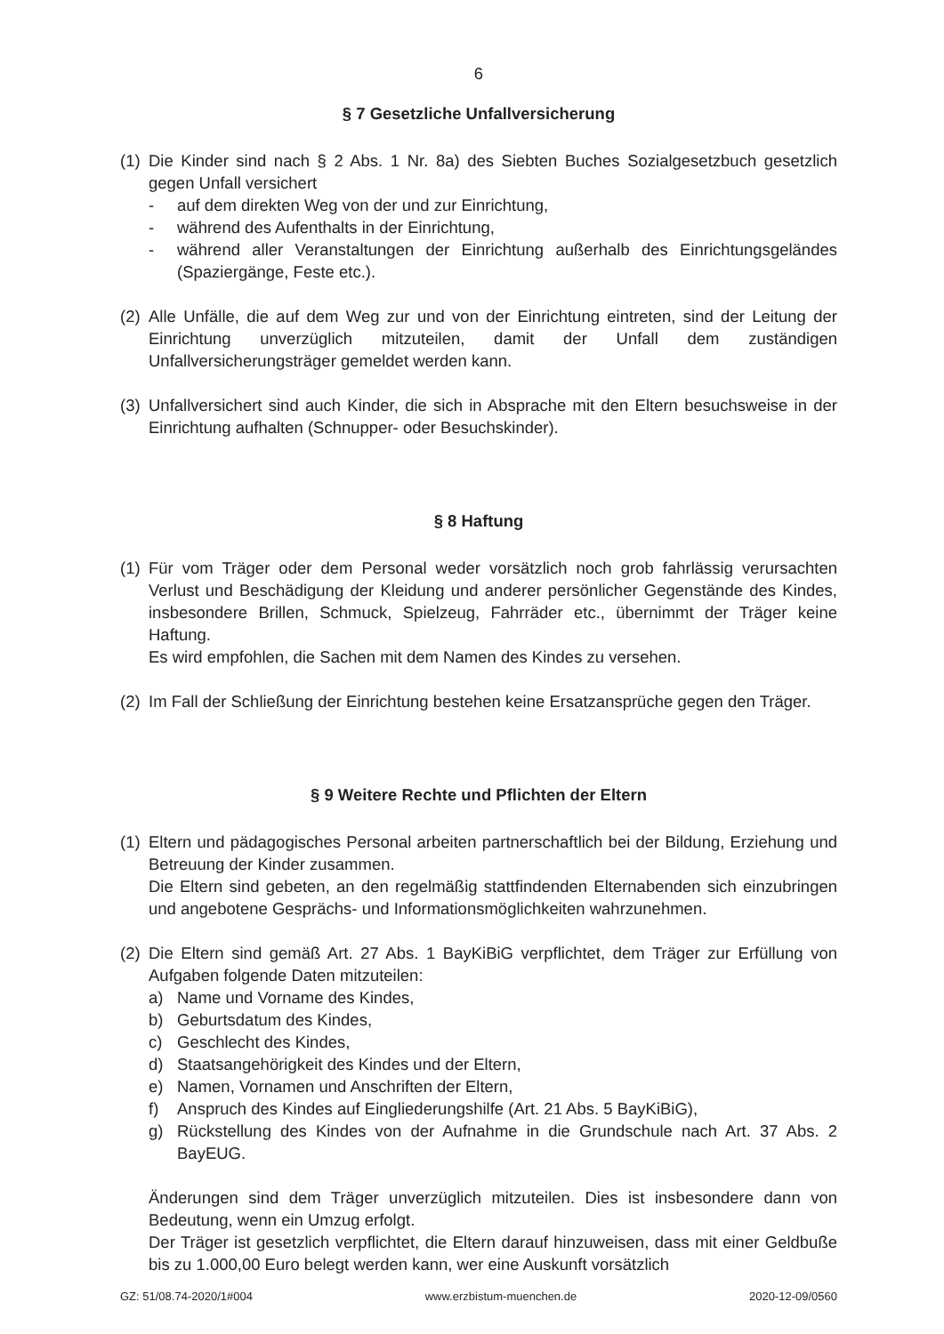6
§ 7 Gesetzliche Unfallversicherung
(1)
Die Kinder sind nach § 2 Abs. 1 Nr. 8a) des Siebten Buches Sozialgesetzbuch gesetzlich gegen Unfall versichert
- auf dem direkten Weg von der und zur Einrichtung,
- während des Aufenthalts in der Einrichtung,
- während aller Veranstaltungen der Einrichtung außerhalb des Einrichtungsgeländes (Spaziergänge, Feste etc.).
(2)
Alle Unfälle, die auf dem Weg zur und von der Einrichtung eintreten, sind der Leitung der Einrichtung unverzüglich mitzuteilen, damit der Unfall dem zuständigen Unfallversicherungsträger gemeldet werden kann.
(3)
Unfallversichert sind auch Kinder, die sich in Absprache mit den Eltern besuchsweise in der Einrichtung aufhalten (Schnupper- oder Besuchskinder).
§ 8 Haftung
(1)
Für vom Träger oder dem Personal weder vorsätzlich noch grob fahrlässig verursachten Verlust und Beschädigung der Kleidung und anderer persönlicher Gegenstände des Kindes, insbesondere Brillen, Schmuck, Spielzeug, Fahrräder etc., übernimmt der Träger keine Haftung.
Es wird empfohlen, die Sachen mit dem Namen des Kindes zu versehen.
(2)
Im Fall der Schließung der Einrichtung bestehen keine Ersatzansprüche gegen den Träger.
§ 9 Weitere Rechte und Pflichten der Eltern
(1)
Eltern und pädagogisches Personal arbeiten partnerschaftlich bei der Bildung, Erziehung und Betreuung der Kinder zusammen.
Die Eltern sind gebeten, an den regelmäßig stattfindenden Elternabenden sich einzubringen und angebotene Gesprächs- und Informationsmöglichkeiten wahrzunehmen.
(2)
Die Eltern sind gemäß Art. 27 Abs. 1 BayKiBiG verpflichtet, dem Träger zur Erfüllung von Aufgaben folgende Daten mitzuteilen:
a) Name und Vorname des Kindes,
b) Geburtsdatum des Kindes,
c) Geschlecht des Kindes,
d) Staatsangehörigkeit des Kindes und der Eltern,
e) Namen, Vornamen und Anschriften der Eltern,
f) Anspruch des Kindes auf Eingliederungshilfe (Art. 21 Abs. 5 BayKiBiG),
g) Rückstellung des Kindes von der Aufnahme in die Grundschule nach Art. 37 Abs. 2 BayEUG.
Änderungen sind dem Träger unverzüglich mitzuteilen. Dies ist insbesondere dann von Bedeutung, wenn ein Umzug erfolgt.
Der Träger ist gesetzlich verpflichtet, die Eltern darauf hinzuweisen, dass mit einer Geldbuße bis zu 1.000,00 Euro belegt werden kann, wer eine Auskunft vorsätzlich
GZ: 51/08.74-2020/1#004 www.erzbistum-muenchen.de 2020-12-09/0560